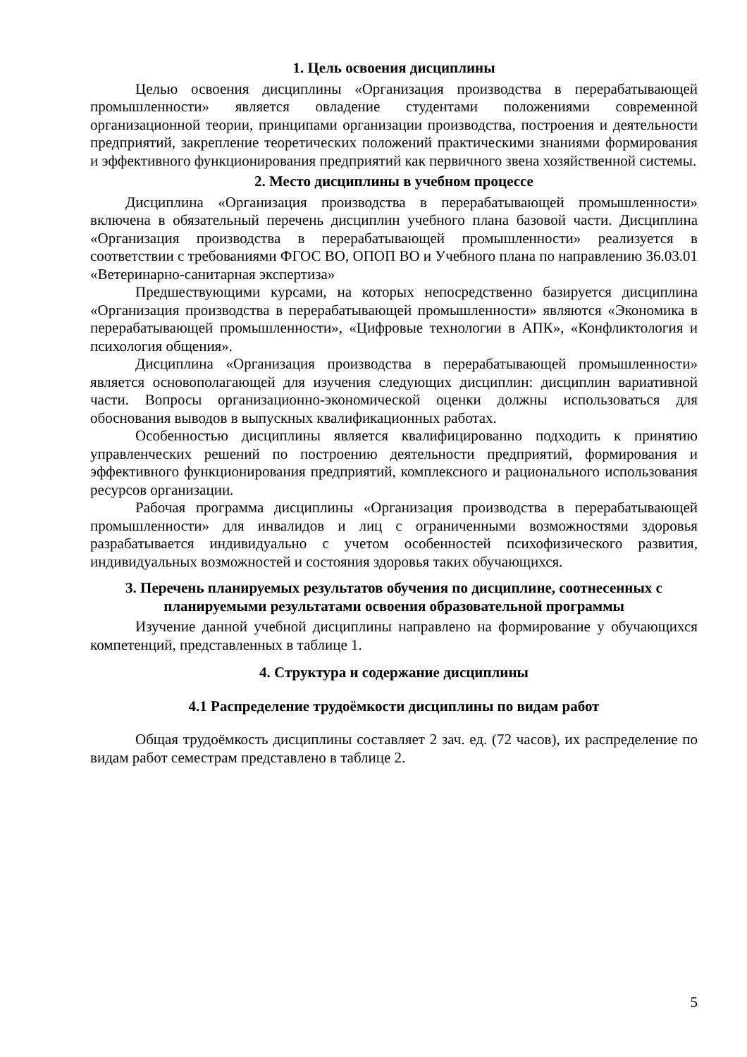1. Цель освоения дисциплины
Целью освоения дисциплины «Организация производства в перерабатывающей промышленности» является овладение студентами положениями современной организационной теории, принципами организации производства, построения и деятельности предприятий, закрепление теоретических положений практическими знаниями формирования и эффективного функционирования предприятий как первичного звена хозяйственной системы.
2. Место дисциплины в учебном процессе
Дисциплина «Организация производства в перерабатывающей промышленности» включена в обязательный перечень дисциплин учебного плана базовой части. Дисциплина «Организация производства в перерабатывающей промышленности» реализуется в соответствии с требованиями ФГОС ВО, ОПОП ВО и Учебного плана по направлению 36.03.01 «Ветеринарно-санитарная экспертиза»
Предшествующими курсами, на которых непосредственно базируется дисциплина «Организация производства в перерабатывающей промышленности» являются «Экономика в перерабатывающей промышленности», «Цифровые технологии в АПК», «Конфликтология и психология общения».
Дисциплина «Организация производства в перерабатывающей промышленности» является основополагающей для изучения следующих дисциплин: дисциплин вариативной части. Вопросы организационно-экономической оценки должны использоваться для обоснования выводов в выпускных квалификационных работах.
Особенностью дисциплины является квалифицированно подходить к принятию управленческих решений по построению деятельности предприятий, формирования и эффективного функционирования предприятий, комплексного и рационального использования ресурсов организации.
Рабочая программа дисциплины «Организация производства в перерабатывающей промышленности» для инвалидов и лиц с ограниченными возможностями здоровья разрабатывается индивидуально с учетом особенностей психофизического развития, индивидуальных возможностей и состояния здоровья таких обучающихся.
3. Перечень планируемых результатов обучения по дисциплине, соотнесенных с планируемыми результатами освоения образовательной программы
Изучение данной учебной дисциплины направлено на формирование у обучающихся компетенций, представленных в таблице 1.
4. Структура и содержание дисциплины
4.1 Распределение трудоёмкости дисциплины по видам работ
Общая трудоёмкость дисциплины составляет 2 зач. ед. (72 часов), их распределение по видам работ семестрам представлено в таблице 2.
5